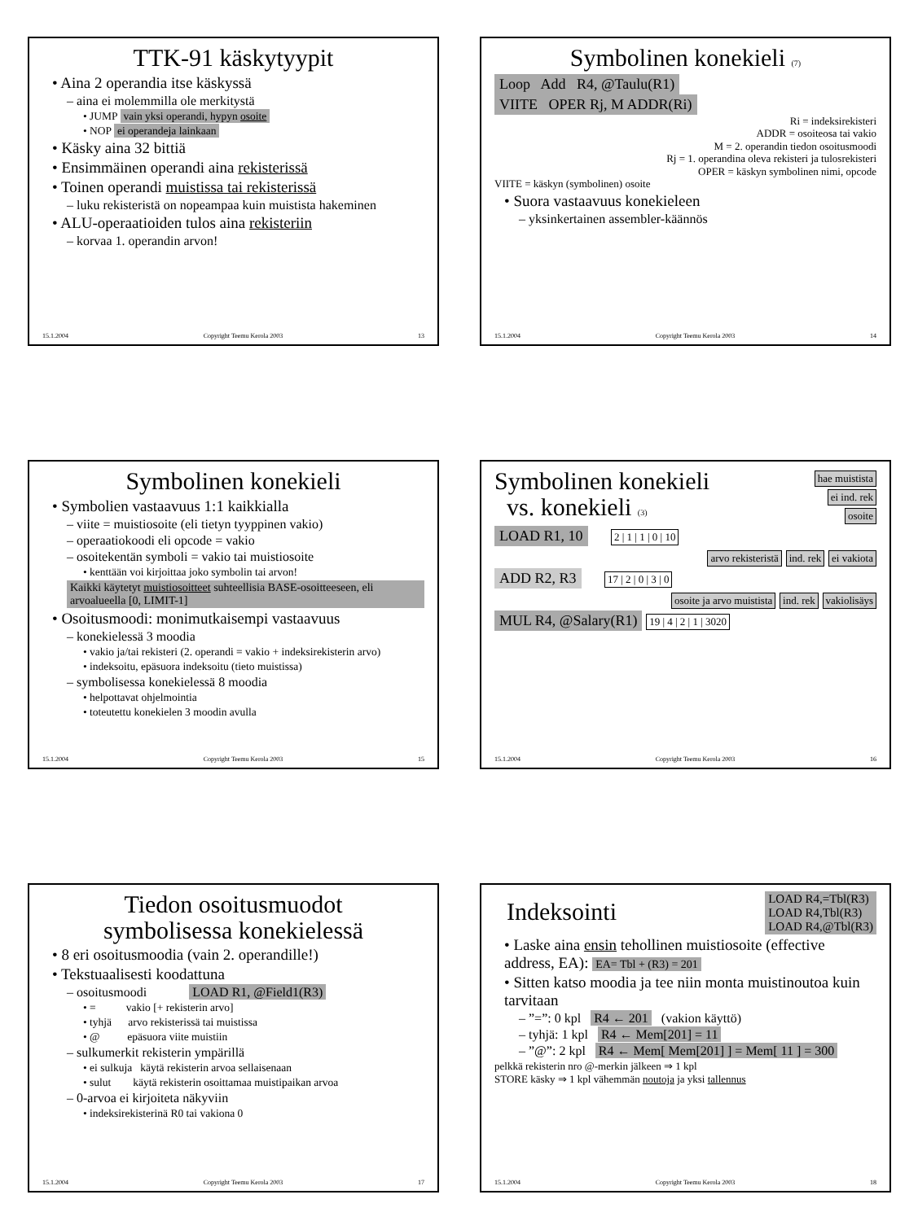TTK-91 käskytyypit
• Aina 2 operandia itse käskyssä
– aina ei molemmilla ole merkitystä
• JUMP vain yksi operandi, hypyn osoite
• NOP ei operandeja lainkaan
• Käsky aina 32 bittiä
• Ensimmäinen operandi aina rekisterissä
• Toinen operandi muistissa tai rekisterissä
– luku rekisteristä on nopeampaa kuin muistista hakeminen
• ALU-operaatioiden tulos aina rekisteriin
– korvaa 1. operandin arvon!
15.1.2004 Copyright Teemu Kerola 2003 13
Symbolinen konekieli (7)
Loop Add R4, @Taulu(R1)
VIITE OPER Rj, M ADDR(Ri)
Ri = indeksirekisteri
ADDR = osoiteosa tai vakio
M = 2. operandin tiedon osoitusmoodi
Rj = 1. operandina oleva rekisteri ja tulosrekisteri
OPER = käskyn symbolinen nimi, opcode
VIITE = käskyn (symbolinen) osoite
• Suora vastaavuus konekieleen
– yksinkertainen assembler-käännös
15.1.2004 Copyright Teemu Kerola 2003 14
Symbolinen konekieli
• Symbolien vastaavuus 1:1 kaikkialla
– viite = muistiosoite (eli tietyn tyyppinen vakio)
– operaatiokoodi eli opcode = vakio
– osoitekentän symboli = vakio tai muistiosoite
• kenttään voi kirjoittaa joko symbolin tai arvon!
Kaikki käytetyt muistiosoitteet suhteellisia BASE-osoitteeseen, eli arvoalueella [0, LIMIT-1]
• Osoitusmoodi: monimutkaisempi vastaavuus
– konekielessä 3 moodia
• vakio ja/tai rekisteri (2. operandi = vakio + indeksirekisterin arvo)
• indeksoitu, epäsuora indeksoitu (tieto muistissa)
– symbolisessa konekielessä 8 moodia
• helpottavat ohjelmointia
• toteutettu konekielen 3 moodin avulla
15.1.2004 Copyright Teemu Kerola 2003 15
Symbolinen konekieli
vs. konekieli (3)
hae muistista
ei ind. rek
osoite
LOAD R1, 10 2 | 1 | 1 | 0 | 10
arvo rekisteristä ind. rek ei vakiota
ADD R2, R3 17 | 2 | 0 | 3 | 0
osoite ja arvo muistista ind. rek vakiolisäys
MUL R4, @Salary(R1) 19 | 4 | 2 | 1 | 3020
15.1.2004 Copyright Teemu Kerola 2003 16
Tiedon osoitusmuodot
symbolisessa konekielessä
• 8 eri osoitusmoodia (vain 2. operandille!)
• Tekstuaalisesti koodattuna
– osoitusmoodi LOAD R1, @Field1(R3)
• = vakio [+ rekisterin arvo]
• tyhjä arvo rekisterissä tai muistissa
• @ epäsuora viite muistiin
– sulkumerkit rekisterin ympärillä
• ei sulkuja käytä rekisterin arvoa sellaisenaan
• sulut käytä rekisterin osoittamaa muistipaikan arvoa
– 0-arvoa ei kirjoiteta näkyviin
• indeksirekisterinä R0 tai vakiona 0
15.1.2004 Copyright Teemu Kerola 2003 17
Indeksointi
LOAD R4,=Tbl(R3)
LOAD R4,Tbl(R3)
LOAD R4,@Tbl(R3)
• Laske aina ensin tehollinen muistiosoite (effective address, EA): EA= Tbl + (R3) = 201
• Sitten katso moodia ja tee niin monta muistinoutoa kuin tarvitaan
– ”=”: 0 kpl R4 ← 201 (vakion käyttö)
– tyhjä: 1 kpl R4 ← Mem[201] = 11
– ”@”: 2 kpl R4 ← Mem[ Mem[201] ] = Mem[ 11 ] = 300
pelkkä rekisterin nro @-merkin jälkeen ⇒ 1 kpl
STORE käsky ⇒ 1 kpl vähemmän noutoja ja yksi tallennus
15.1.2004 Copyright Teemu Kerola 2003 18